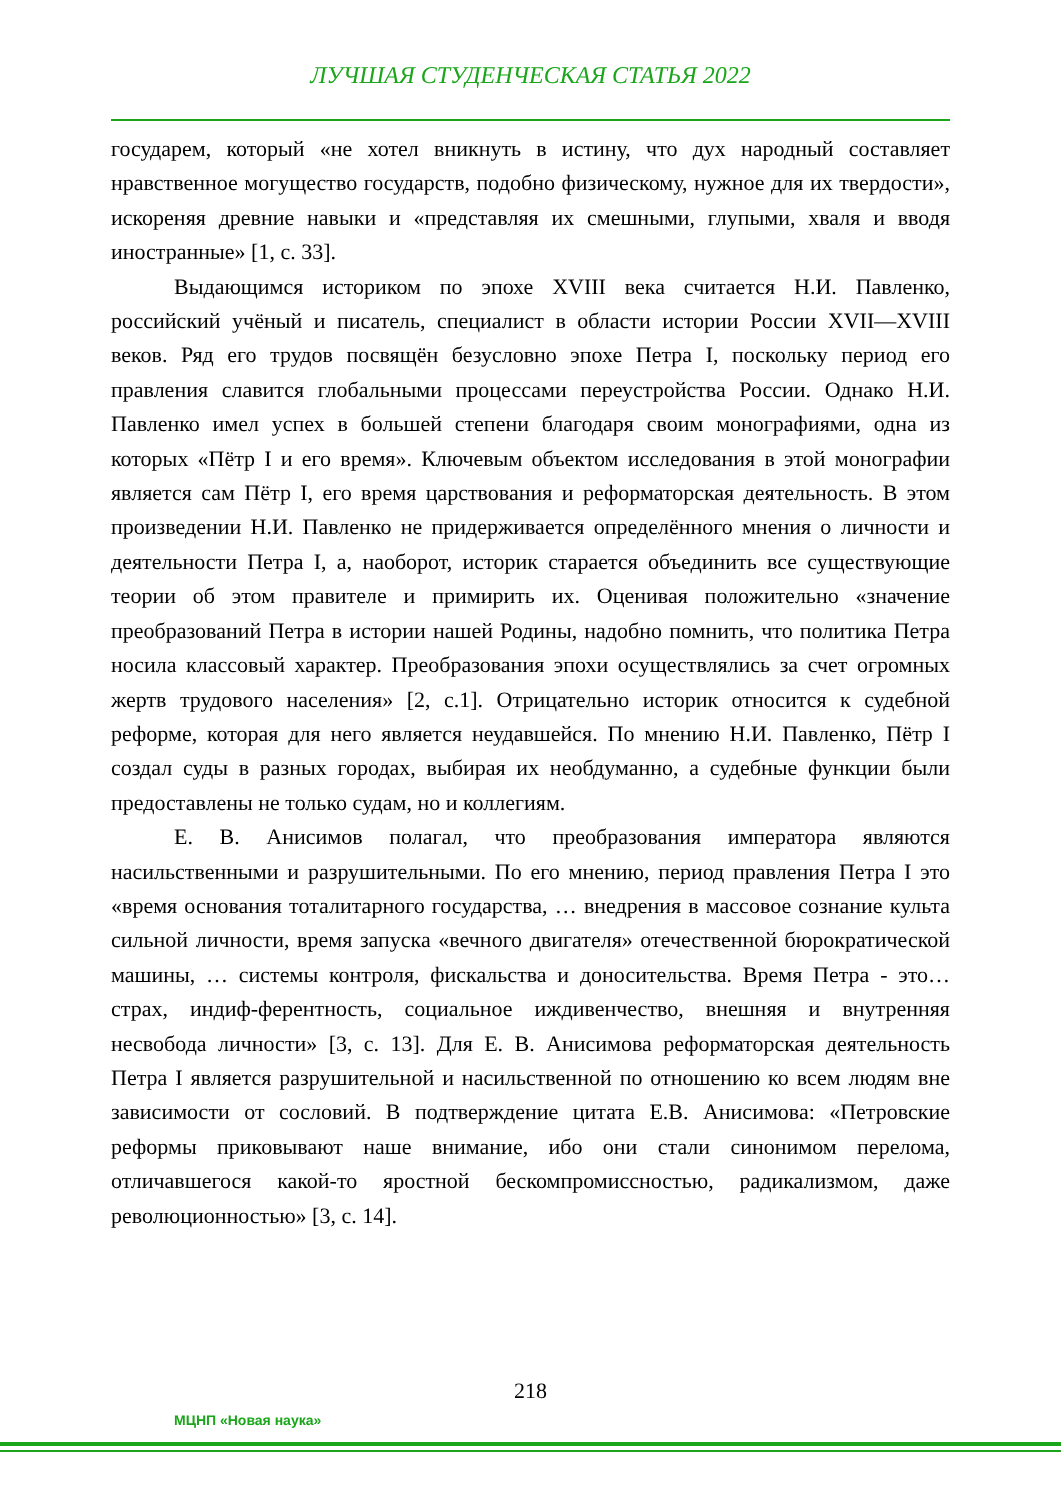ЛУЧШАЯ СТУДЕНЧЕСКАЯ СТАТЬЯ 2022
государем, который «не хотел вникнуть в истину, что дух народный составляет нравственное могущество государств, подобно физическому, нужное для их твердости», искореняя древние навыки и «представляя их смешными, глупыми, хваля и вводя иностранные» [1, с. 33].
Выдающимся историком по эпохе XVIII века считается Н.И. Павленко, российский учёный и писатель, специалист в области истории России XVII—XVIII веков. Ряд его трудов посвящён безусловно эпохе Петра I, поскольку период его правления славится глобальными процессами переустройства России. Однако Н.И. Павленко имел успех в большей степени благодаря своим монографиями, одна из которых «Пётр I и его время». Ключевым объектом исследования в этой монографии является сам Пётр I, его время царствования и реформаторская деятельность. В этом произведении Н.И. Павленко не придерживается определённого мнения о личности и деятельности Петра I, а, наоборот, историк старается объединить все существующие теории об этом правителе и примирить их. Оценивая положительно «значение преобразований Петра в истории нашей Родины, надобно помнить, что политика Петра носила классовый характер. Преобразования эпохи осуществлялись за счет огромных жертв трудового населения» [2, с.1]. Отрицательно историк относится к судебной реформе, которая для него является неудавшейся. По мнению Н.И. Павленко, Пётр I создал суды в разных городах, выбирая их необдуманно, а судебные функции были предоставлены не только судам, но и коллегиям.
Е. В. Анисимов полагал, что преобразования императора являются насильственными и разрушительными. По его мнению, период правления Петра I это «время основания тоталитарного государства, … внедрения в массовое сознание культа сильной личности, время запуска «вечного двигателя» отечественной бюрократической машины, … системы контроля, фискальства и доносительства. Время Петра - это… страх, индиф-ферентность, социальное иждивенчество, внешняя и внутренняя несвобода личности» [3, с. 13]. Для Е. В. Анисимова реформаторская деятельность Петра I является разрушительной и насильственной по отношению ко всем людям вне зависимости от сословий. В подтверждение цитата Е.В. Анисимова: «Петровские реформы приковывают наше внимание, ибо они стали синонимом перелома, отличавшегося какой-то яростной бескомпромиссностью, радикализмом, даже революционностью» [3, с. 14].
218
МЦНП «Новая наука»